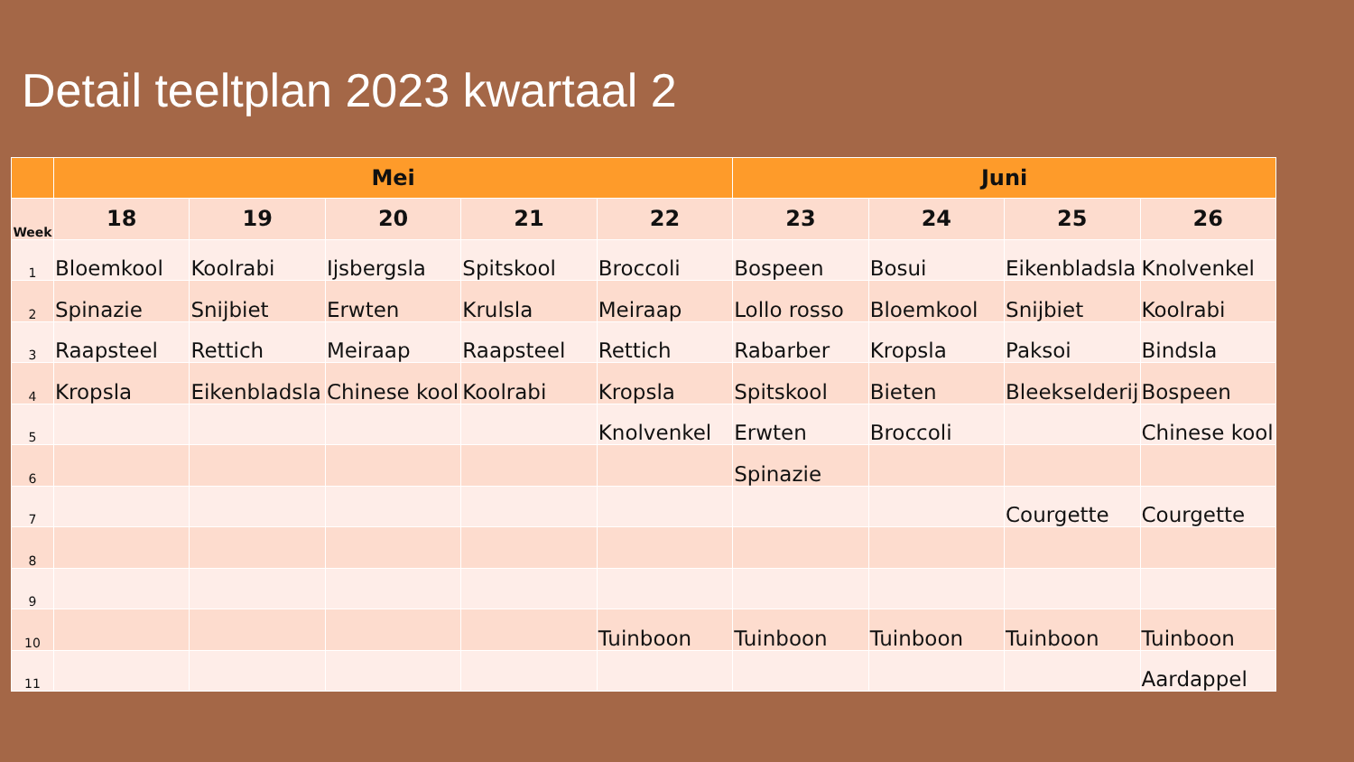Detail teeltplan 2023 kwartaal 2
| | Mei | | | | | Juni | | | |
| --- | --- | --- | --- | --- | --- | --- | --- | --- | --- |
| Week | 18 | 19 | 20 | 21 | 22 | 23 | 24 | 25 | 26 |
| 1 | Bloemkool | Koolrabi | Ijsbergsla | Spitskool | Broccoli | Bospeen | Bosui | Eikenbladsla | Knolvenkel |
| 2 | Spinazie | Snijbiet | Erwten | Krulsla | Meiraap | Lollo rosso | Bloemkool | Snijbiet | Koolrabi |
| 3 | Raapsteel | Rettich | Meiraap | Raapsteel | Rettich | Rabarber | Kropsla | Paksoi | Bindsla |
| 4 | Kropsla | Eikenbladsla | Chinese kool | Koolrabi | Kropsla | Spitskool | Bieten | Bleekselderij | Bospeen |
| 5 | | | | | Knolvenkel | Erwten | Broccoli | | Chinese kool |
| 6 | | | | | | Spinazie | | | |
| 7 | | | | | | | | Courgette | Courgette |
| 8 | | | | | | | | | |
| 9 | | | | | | | | | |
| 10 | | | | | Tuinboon | Tuinboon | Tuinboon | Tuinboon | Tuinboon |
| 11 | | | | | | | | | Aardappel |